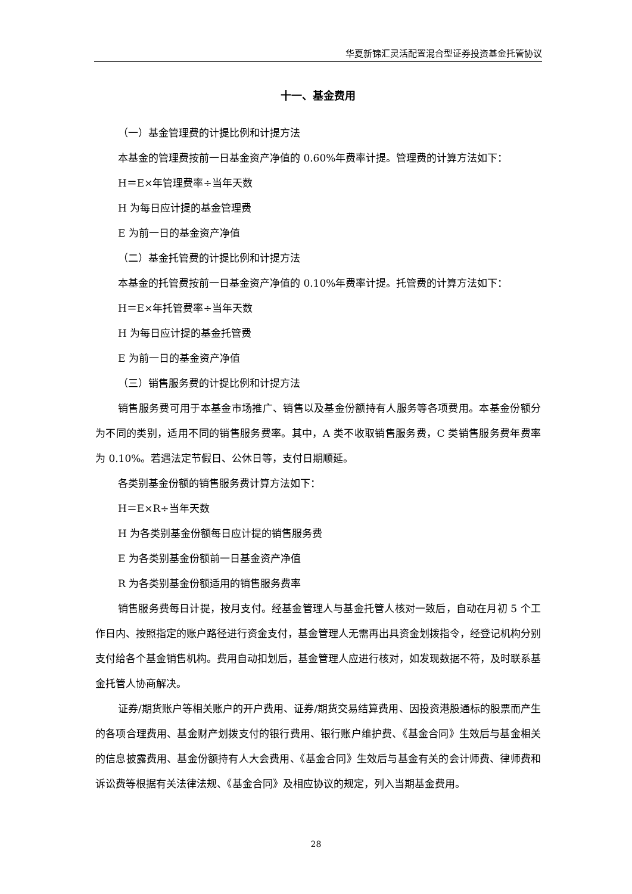华夏新锦汇灵活配置混合型证券投资基金托管协议
十一、基金费用
（一）基金管理费的计提比例和计提方法
本基金的管理费按前一日基金资产净值的 0.60%年费率计提。管理费的计算方法如下：
H＝E×年管理费率÷当年天数
H 为每日应计提的基金管理费
E 为前一日的基金资产净值
（二）基金托管费的计提比例和计提方法
本基金的托管费按前一日基金资产净值的 0.10%年费率计提。托管费的计算方法如下：
H＝E×年托管费率÷当年天数
H 为每日应计提的基金托管费
E 为前一日的基金资产净值
（三）销售服务费的计提比例和计提方法
销售服务费可用于本基金市场推广、销售以及基金份额持有人服务等各项费用。本基金份额分为不同的类别，适用不同的销售服务费率。其中，A 类不收取销售服务费，C 类销售服务费年费率为 0.10%。若遇法定节假日、公休日等，支付日期顺延。
各类别基金份额的销售服务费计算方法如下：
H＝E×R÷当年天数
H 为各类别基金份额每日应计提的销售服务费
E 为各类别基金份额前一日基金资产净值
R 为各类别基金份额适用的销售服务费率
销售服务费每日计提，按月支付。经基金管理人与基金托管人核对一致后，自动在月初 5 个工作日内、按照指定的账户路径进行资金支付，基金管理人无需再出具资金划拨指令，经登记机构分别支付给各个基金销售机构。费用自动扣划后，基金管理人应进行核对，如发现数据不符，及时联系基金托管人协商解决。
证券/期货账户等相关账户的开户费用、证券/期货交易结算费用、因投资港股通标的股票而产生的各项合理费用、基金财产划拨支付的银行费用、银行账户维护费、《基金合同》生效后与基金相关的信息披露费用、基金份额持有人大会费用、《基金合同》生效后与基金有关的会计师费、律师费和诉讼费等根据有关法律法规、《基金合同》及相应协议的规定，列入当期基金费用。
28